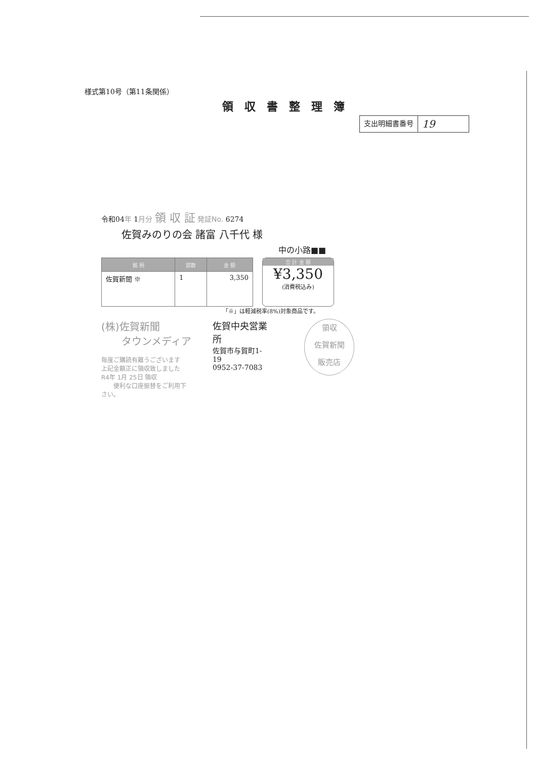様式第10号（第11条関係）
領収書整理簿
支出明細書番号
19
令和04年 1月分 領 収 証 発証No. 6274
佐賀みのりの会 諸富 八千代 様
中の小路■■
| 銘 柄 | 部数 | 金 額 |
| --- | --- | --- |
| 佐賀新聞 ※ | 1 | 3,350 |
合 計 金 額
¥3,350
(消費税込み)
「※」は軽減税率(8%)対象商品です。
(株)佐賀新聞
　　タウンメディア
毎度ご購読有難うございます
上記金額正に領収致しました
R4年 1月 25日 領収
　　便利な口座振替をご利用下さい。
佐賀中央営業所
佐賀市与賀町1-19
0952-37-7083
領収
佐賀新聞
販売店